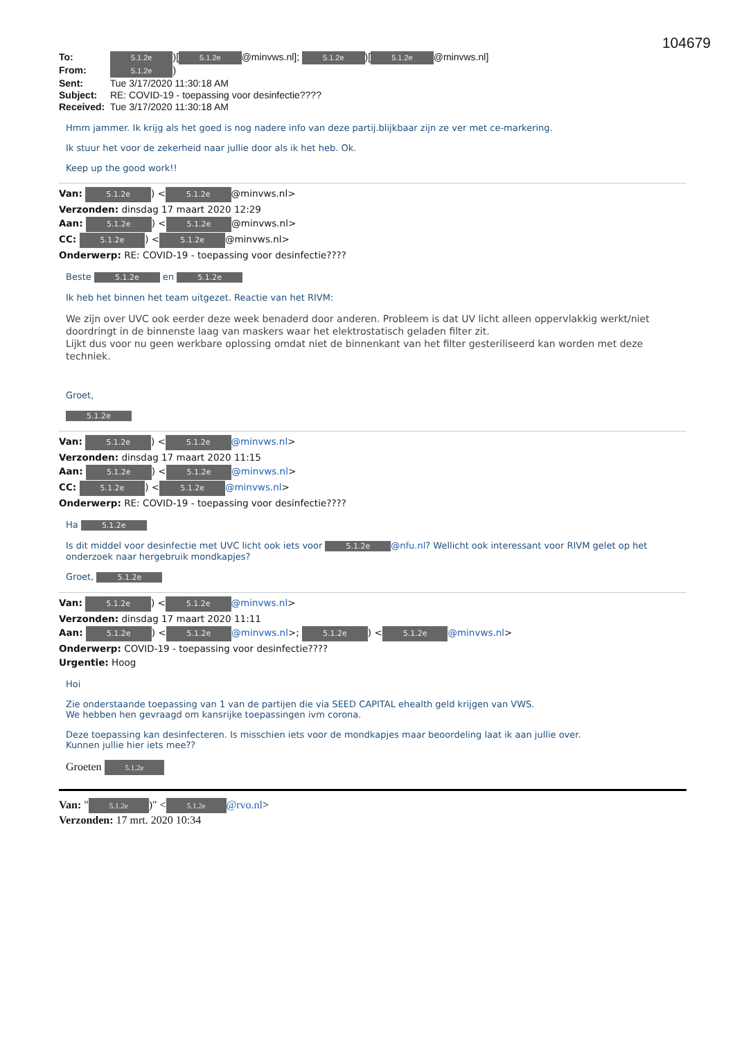104679
To: 5.1.2e)[5.1.2e @minvws.nl]; 5.1.2e)[5.1.2e @minvws.nl]
From: 5.1.2e)
Sent: Tue 3/17/2020 11:30:18 AM
Subject: RE: COVID-19 - toepassing voor desinfectie????
Received: Tue 3/17/2020 11:30:18 AM
Hmm jammer. Ik krijg als het goed is nog nadere info van deze partij.blijkbaar zijn ze ver met ce-markering.
Ik stuur het voor de zekerheid naar jullie door als ik het heb. Ok.
Keep up the good work!!
Van: 5.1.2e) < 5.1.2e @minvws.nl>
Verzonden: dinsdag 17 maart 2020 12:29
Aan: 5.1.2e) < 5.1.2e @minvws.nl>
CC: 5.1.2e) < 5.1.2e @minvws.nl>
Onderwerp: RE: COVID-19 - toepassing voor desinfectie????
Beste 5.1.2e en 5.1.2e
Ik heb het binnen het team uitgezet. Reactie van het RIVM:
We zijn over UVC ook eerder deze week benaderd door anderen. Probleem is dat UV licht alleen oppervlakkig werkt/niet doordringt in de binnenste laag van maskers waar het elektrostatisch geladen filter zit.
Lijkt dus voor nu geen werkbare oplossing omdat niet de binnenkant van het filter gesteriliseerd kan worden met deze techniek.
Groet,
5.1.2e
Van: 5.1.2e) < 5.1.2e @minvws.nl>
Verzonden: dinsdag 17 maart 2020 11:15
Aan: 5.1.2e) < 5.1.2e @minvws.nl>
CC: 5.1.2e) < 5.1.2e @minvws.nl>
Onderwerp: RE: COVID-19 - toepassing voor desinfectie????
Ha 5.1.2e
Is dit middel voor desinfectie met UVC licht ook iets voor 5.1.2e @nfu.nl? Wellicht ook interessant voor RIVM gelet op het onderzoek naar hergebruik mondkapjes?
Groet, 5.1.2e
Van: 5.1.2e) < 5.1.2e @minvws.nl>
Verzonden: dinsdag 17 maart 2020 11:11
Aan: 5.1.2e) < 5.1.2e @minvws.nl>; 5.1.2e) < 5.1.2e @minvws.nl>
Onderwerp: COVID-19 - toepassing voor desinfectie????
Urgentie: Hoog
Hoi
Zie onderstaande toepassing van 1 van de partijen die via SEED CAPITAL ehealth geld krijgen van VWS.
We hebben hen gevraagd om kansrijke toepassingen ivm corona.
Deze toepassing kan desinfecteren. Is misschien iets voor de mondkapjes maar beoordeling laat ik aan jullie over.
Kunnen jullie hier iets mee??
Groeten 5.1.2e
Van: " 5.1.2e)" < 5.1.2e @rvo.nl>
Verzonden: 17 mrt. 2020 10:34